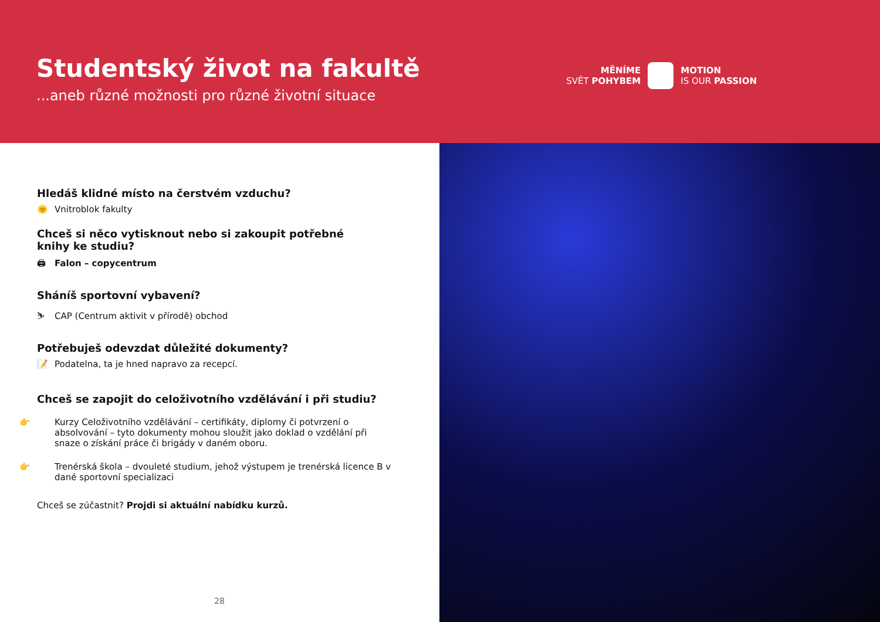Studentský život na fakultě
...aneb různé možnosti pro různé životní situace
MĚNÍME
SVĚT POHYBEM
MOTION
IS OUR PASSION
Hledáš klidné místo na čerstvém vzduchu?
🌞 Vnitroblok fakulty
Chceš si něco vytisknout nebo si zakoupit potřebné knihy ke studiu?
🖨 Falon – copycentrum
Sháníš sportovní vybavení?
⛷ CAP (Centrum aktivit v přírodě) obchod
Potřebuješ odevzdat důležité dokumenty?
📝 Podatelna, ta je hned napravo za recepcí.
Chceš se zapojit do celoživotního vzdělávání i při studiu?
👉 Kurzy Celoživotního vzdělávání – certifikáty, diplomy či potvrzení o absolvování – tyto dokumenty mohou sloužit jako doklad o vzdělání při snaze o získání práce či brigády v daném oboru.
👉 Trenérská škola – dvouleté studium, jehož výstupem je trenérská licence B v dané sportovní specializaci
Chceš se zúčastnit? Projdi si aktuální nabídku kurzů.
28